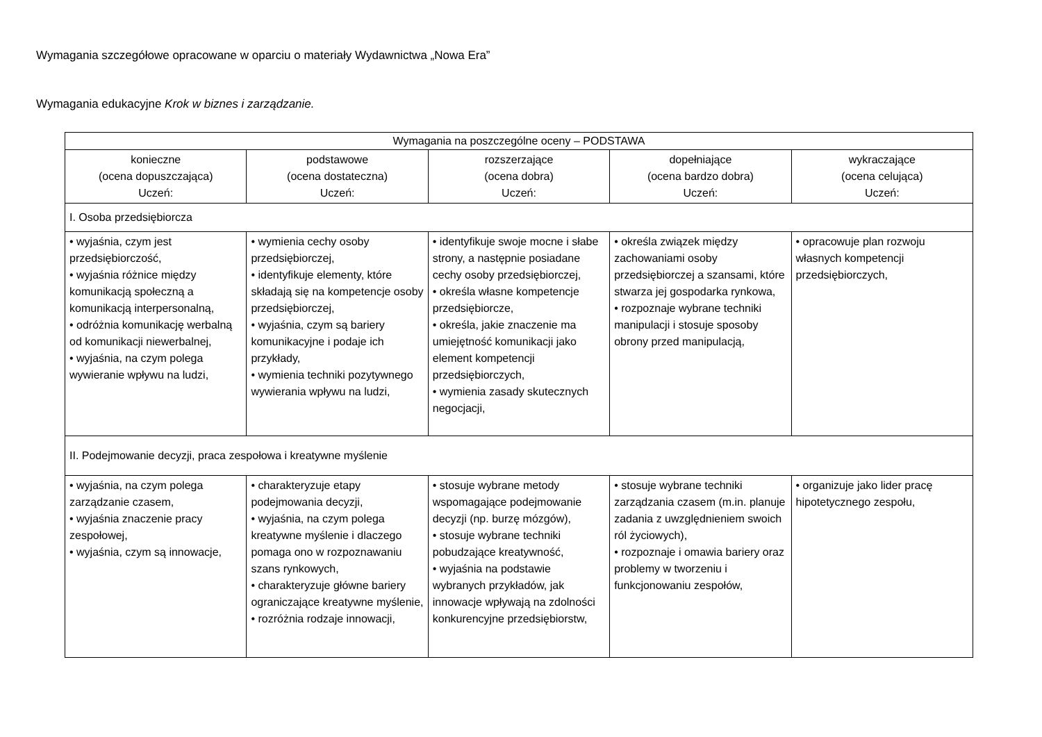Wymagania szczegółowe opracowane w oparciu o materiały Wydawnictwa „Nowa Era”
Wymagania edukacyjne Krok w biznes i zarządzanie.
| Wymagania na poszczególne oceny – PODSTAWA | | | | |
| --- | --- | --- | --- | --- |
| konieczne (ocena dopuszczająca) Uczeń: | podstawowe (ocena dostateczna) Uczeń: | rozszerzające (ocena dobra) Uczeń: | dopełniające (ocena bardzo dobra) Uczeń: | wykraczające (ocena celująca) Uczeń: |
| I. Osoba przedsiębiorcza | | | | |
| • wyjaśnia, czym jest przedsiębiorczość, • wyjaśnia różnice między komunikacją społeczną a komunikacją interpersonalną, • odróżnia komunikację werbalną od komunikacji niewerbalnej, • wyjaśnia, na czym polega wywieranie wpływu na ludzi, | • wymienia cechy osoby przedsiębiorczej, • identyfikuje elementy, które składają się na kompetencje osoby przedsiębiorczej, • wyjaśnia, czym są bariery komunikacyjne i podaje ich przykłady, • wymienia techniki pozytywnego wywierania wpływu na ludzi, | • identyfikuje swoje mocne i słabe strony, a następnie posiadane cechy osoby przedsiębiorczej, • określa własne kompetencje przedsiębiorcze, • określa, jakie znaczenie ma umiejętność komunikacji jako element kompetencji przedsiębiorczych, • wymienia zasady skutecznych negocjacji, | • określa związek między zachowaniami osoby przedsiębiorczej a szansami, które stwarza jej gospodarka rynkowa, • rozpoznaje wybrane techniki manipulacji i stosuje sposoby obrony przed manipulacją, | • opracowuje plan rozwoju własnych kompetencji przedsiębiorczych, |
| II. Podejmowanie decyzji, praca zespołowa i kreatywne myślenie | | | | |
| • wyjaśnia, na czym polega zarządzanie czasem, • wyjaśnia znaczenie pracy zespołowej, • wyjaśnia, czym są innowacje, | • charakteryzuje etapy podejmowania decyzji, • wyjaśnia, na czym polega kreatywne myślenie i dlaczego pomaga ono w rozpoznawaniu szans rynkowych, • charakteryzuje główne bariery ograniczające kreatywne myślenie, • rozróżnia rodzaje innowacji, | • stosuje wybrane metody wspomagające podejmowanie decyzji (np. burzę mózgów), • stosuje wybrane techniki pobudzające kreatywność, • wyjaśnia na podstawie wybranych przykładów, jak innowacje wpływają na zdolności konkurencyjne przedsiębiorstw, | • stosuje wybrane techniki zarządzania czasem (m.in. planuje zadania z uwzględnieniem swoich ról życiowych), • rozpoznaje i omawia bariery oraz problemy w tworzeniu i funkcjonowaniu zespołów, | • organizuje jako lider pracę hipotetycznego zespołu, |